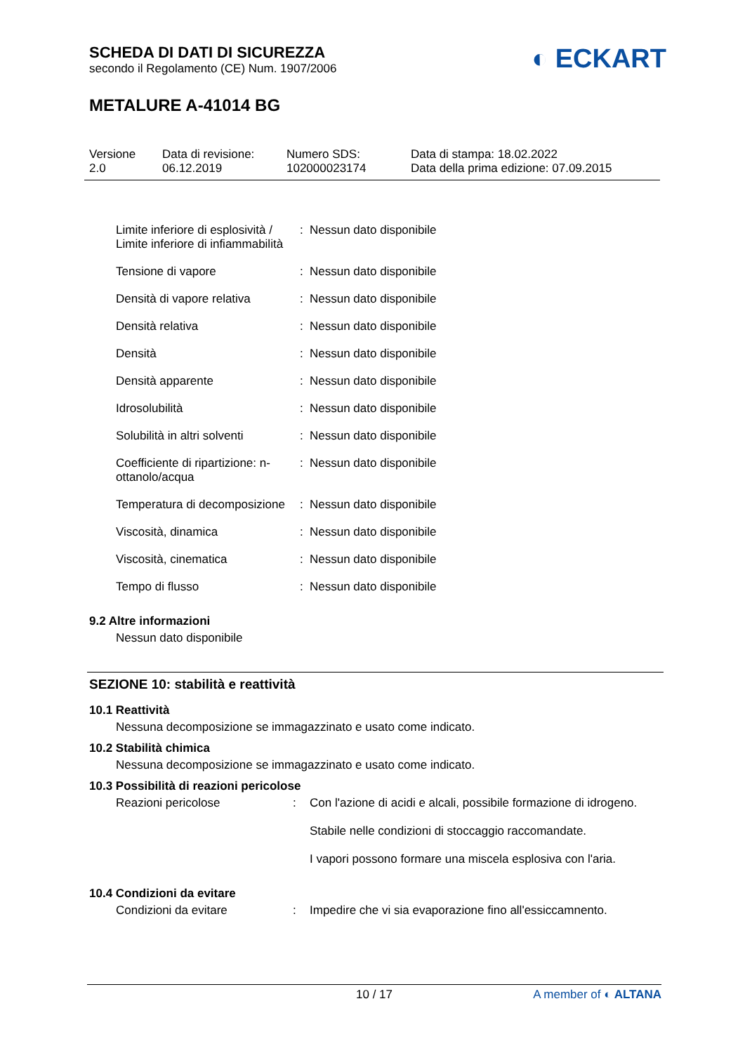SCHEDA DI DATI DI SICUREZZA
secondo il Regolamento (CE) Num. 1907/2006
◐ ECKART
METALURE A-41014 BG
Versione
2.0
Data di revisione:
06.12.2019
Numero SDS:
102000023174
Data di stampa: 18.02.2022
Data della prima edizione: 07.09.2015
| Limite inferiore di esplosività / Limite inferiore di infiammabilità | : | Nessun dato disponibile |
| Tensione di vapore | : | Nessun dato disponibile |
| Densità di vapore relativa | : | Nessun dato disponibile |
| Densità relativa | : | Nessun dato disponibile |
| Densità | : | Nessun dato disponibile |
| Densità apparente | : | Nessun dato disponibile |
| Idrosolubilità | : | Nessun dato disponibile |
| Solubilità in altri solventi | : | Nessun dato disponibile |
| Coefficiente di ripartizione: n-ottanolo/acqua | : | Nessun dato disponibile |
| Temperatura di decomposizione | : | Nessun dato disponibile |
| Viscosità, dinamica | : | Nessun dato disponibile |
| Viscosità, cinematica | : | Nessun dato disponibile |
| Tempo di flusso | : | Nessun dato disponibile |
9.2 Altre informazioni
Nessun dato disponibile
SEZIONE 10: stabilità e reattività
10.1 Reattività
Nessuna decomposizione se immagazzinato e usato come indicato.
10.2 Stabilità chimica
Nessuna decomposizione se immagazzinato e usato come indicato.
10.3 Possibilità di reazioni pericolose
| Reazioni pericolose | : | Con l'azione di acidi e alcali, possibile formazione di idrogeno. Stabile nelle condizioni di stoccaggio raccomandate. I vapori possono formare una miscela esplosiva con l'aria. |
10.4 Condizioni da evitare
| Condizioni da evitare | : | Impedire che vi sia evaporazione fino all'essiccamnento. |
10 / 17 A member of ◐ ALTANA